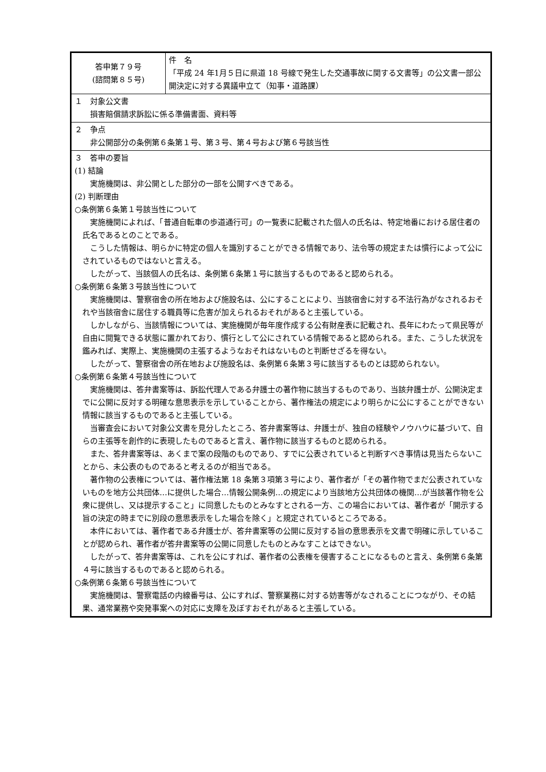| 答申第７９号 (諮問第８５号) | 件 名 「平成 24 年1月５日に県道 18 号線で発生した交通事故に関する文書等」の公文書一部公開決定に対する異議申立て（知事・道路課） |
| １ 対象公文書 損害賠償請求訴訟に係る準備書面、資料等 | |
| ２ 争点 非公開部分の条例第６条第１号、第３号、第４号および第６号該当性 | |
| ３ 答申の要旨 (1) 結論 実施機関は、非公開とした部分の一部を公開すべきである。 (2) 判断理由 ○条例第６条第１号該当性について 実施機関によれば、「普通自転車の歩道通行可」の一覧表に記載された個人の氏名は、特定地番における居住者の氏名であるとのことである。 こうした情報は、明らかに特定の個人を識別することができる情報であり、法令等の規定または慣行によって公にされているものではないと言える。 したがって、当該個人の氏名は、条例第６条第１号に該当するものであると認められる。 ○条例第６条第３号該当性について 実施機関は、警察宿舎の所在地および施設名は、公にすることにより、当該宿舎に対する不法行為がなされるおそれや当該宿舎に居住する職員等に危害が加えられるおそれがあると主張している。 しかしながら、当該情報については、実施機関が毎年度作成する公有財産表に記載され、長年にわたって県民等が自由に閲覧できる状態に置かれており、慣行として公にされている情報であると認められる。また、こうした状況を鑑みれば、実際上、実施機関の主張するようなおそれはないものと判断せざるを得ない。 したがって、警察宿舎の所在地および施設名は、条例第６条第３号に該当するものとは認められない。 ○条例第６条第４号該当性について 実施機関は、答弁書案等は、訴訟代理人である弁護士の著作物に該当するものであり、当該弁護士が、公開決定までに公開に反対する明確な意思表示を示していることから、著作権法の規定により明らかに公にすることができない情報に該当するものであると主張している。 当審査会において対象公文書を見分したところ、答弁書案等は、弁護士が、独自の経験やノウハウに基づいて、自らの主張等を創作的に表現したものであると言え、著作物に該当するものと認められる。 また、答弁書案等は、あくまで案の段階のものであり、すでに公表されていると判断すべき事情は見当たらないことから、未公表のものであると考えるのが相当である。 著作物の公表権については、著作権法第 18 条第３項第３号により、著作者が「その著作物でまだ公表されていないものを地方公共団体…に提供した場合…情報公開条例…の規定により当該地方公共団体の機関…が当該著作物を公衆に提供し、又は提示すること」に同意したものとみなすとされる一方、この場合においては、著作者が「開示する旨の決定の時までに別段の意思表示をした場合を除く」と規定されているところである。 本件においては、著作者である弁護士が、答弁書案等の公開に反対する旨の意思表示を文書で明確に示していることが認められ、著作者が答弁書案等の公開に同意したものとみなすことはできない。 したがって、答弁書案等は、これを公にすれば、著作者の公表権を侵害することになるものと言え、条例第６条第４号に該当するものであると認められる。 ○条例第６条第６号該当性について 実施機関は、警察電話の内線番号は、公にすれば、警察業務に対する妨害等がなされることにつながり、その結果、通常業務や突発事案への対応に支障を及ぼすおそれがあると主張している。 | |